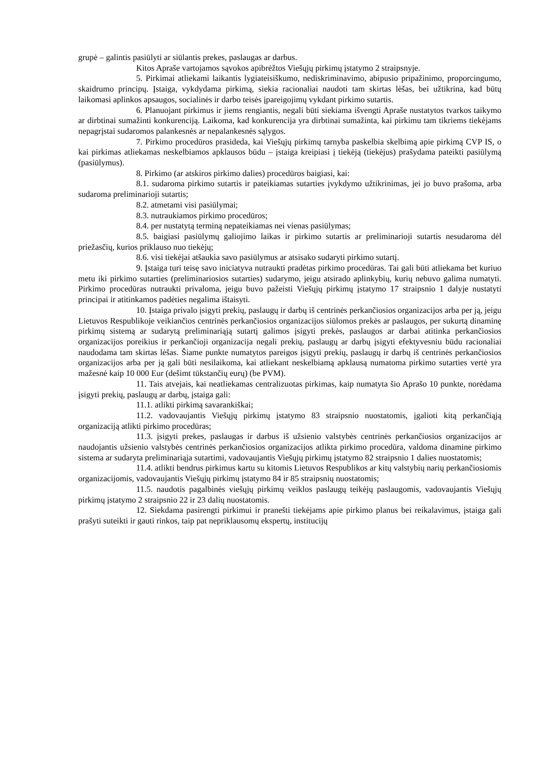grupė – galintis pasiūlyti ar siūlantis prekes, paslaugas ar darbus.
Kitos Apraše vartojamos sąvokos apibrėžtos Viešųjų pirkimų įstatymo 2 straipsnyje.
5. Pirkimai atliekami laikantis lygiateisiškumo, nediskriminavimo, abipusio pripažinimo, proporcingumo, skaidrumo principų. Įstaiga, vykdydama pirkimą, siekia racionaliai naudoti tam skirtas lėšas, bei užtikrina, kad būtų laikomasi aplinkos apsaugos, socialinės ir darbo teisės įpareigojimų vykdant pirkimo sutartis.
6. Planuojant pirkimus ir jiems rengiantis, negali būti siekiama išvengti Apraše nustatytos tvarkos taikymo ar dirbtinai sumažinti konkurenciją. Laikoma, kad konkurencija yra dirbtinai sumažinta, kai pirkimu tam tikriems tiekėjams nepagrįstai sudaromos palankesnės ar nepalankesnės sąlygos.
7. Pirkimo procedūros prasideda, kai Viešųjų pirkimų tarnyba paskelbia skelbimą apie pirkimą CVP IS, o kai pirkimas atliekamas neskelbiamos apklausos būdu – įstaiga kreipiasi į tiekėją (tiekėjus) prašydama pateikti pasiūlymą (pasiūlymus).
8. Pirkimo (ar atskiros pirkimo dalies) procedūros baigiasi, kai:
8.1. sudaroma pirkimo sutartis ir pateikiamas sutarties įvykdymo užtikrinimas, jei jo buvo prašoma, arba sudaroma preliminarioji sutartis;
8.2. atmetami visi pasiūlymai;
8.3. nutraukiamos pirkimo procedūros;
8.4. per nustatytą terminą nepateikiamas nei vienas pasiūlymas;
8.5. baigiasi pasiūlymų galiojimo laikas ir pirkimo sutartis ar preliminarioji sutartis nesudaroma dėl priežasčių, kurios priklauso nuo tiekėjų;
8.6. visi tiekėjai atšaukia savo pasiūlymus ar atsisako sudaryti pirkimo sutartį.
9. Įstaiga turi teisę savo iniciatyva nutraukti pradėtas pirkimo procedūras. Tai gali būti atliekama bet kuriuo metu iki pirkimo sutarties (preliminariosios sutarties) sudarymo, jeigu atsirado aplinkybių, kurių nebuvo galima numatyti. Pirkimo procedūras nutraukti privaloma, jeigu buvo pažeisti Viešųjų pirkimų įstatymo 17 straipsnio 1 dalyje nustatyti principai ir atitinkamos padėties negalima ištaisyti.
10. Įstaiga privalo įsigyti prekių, paslaugų ir darbų iš centrinės perkančiosios organizacijos arba per ją, jeigu Lietuvos Respublikoje veikiančios centrinės perkančiosios organizacijos siūlomos prekės ar paslaugos, per sukurtą dinaminę pirkimų sistemą ar sudarytą preliminariąją sutartį galimos įsigyti prekės, paslaugos ar darbai atitinka perkančiosios organizacijos poreikius ir perkančioji organizacija negali prekių, paslaugų ar darbų įsigyti efektyvesniu būdu racionaliai naudodama tam skirtas lėšas. Šiame punkte numatytos pareigos įsigyti prekių, paslaugų ir darbų iš centrinės perkančiosios organizacijos arba per ją gali būti nesilaikoma, kai atliekant neskelbiamą apklausą numatoma pirkimo sutarties vertė yra mažesnė kaip 10 000 Eur (dešimt tūkstančių eurų) (be PVM).
11. Tais atvejais, kai neatliekamas centralizuotas pirkimas, kaip numatyta šio Aprašo 10 punkte, norėdama įsigyti prekių, paslaugų ar darbų, įstaiga gali:
11.1. atlikti pirkimą savarankiškai;
11.2. vadovaujantis Viešųjų pirkimų įstatymo 83 straipsnio nuostatomis, įgalioti kitą perkančiąją organizaciją atlikti pirkimo procedūras;
11.3. įsigyti prekes, paslaugas ir darbus iš užsienio valstybės centrinės perkančiosios organizacijos ar naudojantis užsienio valstybės centrinės perkančiosios organizacijos atlikta pirkimo procedūra, valdoma dinamine pirkimo sistema ar sudaryta preliminariąja sutartimi, vadovaujantis Viešųjų pirkimų įstatymo 82 straipsnio 1 dalies nuostatomis;
11.4. atlikti bendrus pirkimus kartu su kitomis Lietuvos Respublikos ar kitų valstybių narių perkančiosiomis organizacijomis, vadovaujantis Viešųjų pirkimų įstatymo 84 ir 85 straipsnių nuostatomis;
11.5. naudotis pagalbinės viešųjų pirkimų veiklos paslaugų teikėjų paslaugomis, vadovaujantis Viešųjų pirkimų įstatymo 2 straipsnio 22 ir 23 dalių nuostatomis.
12. Siekdama pasirengti pirkimui ir pranešti tiekėjams apie pirkimo planus bei reikalavimus, įstaiga gali prašyti suteikti ir gauti rinkos, taip pat nepriklausomų ekspertų, institucijų